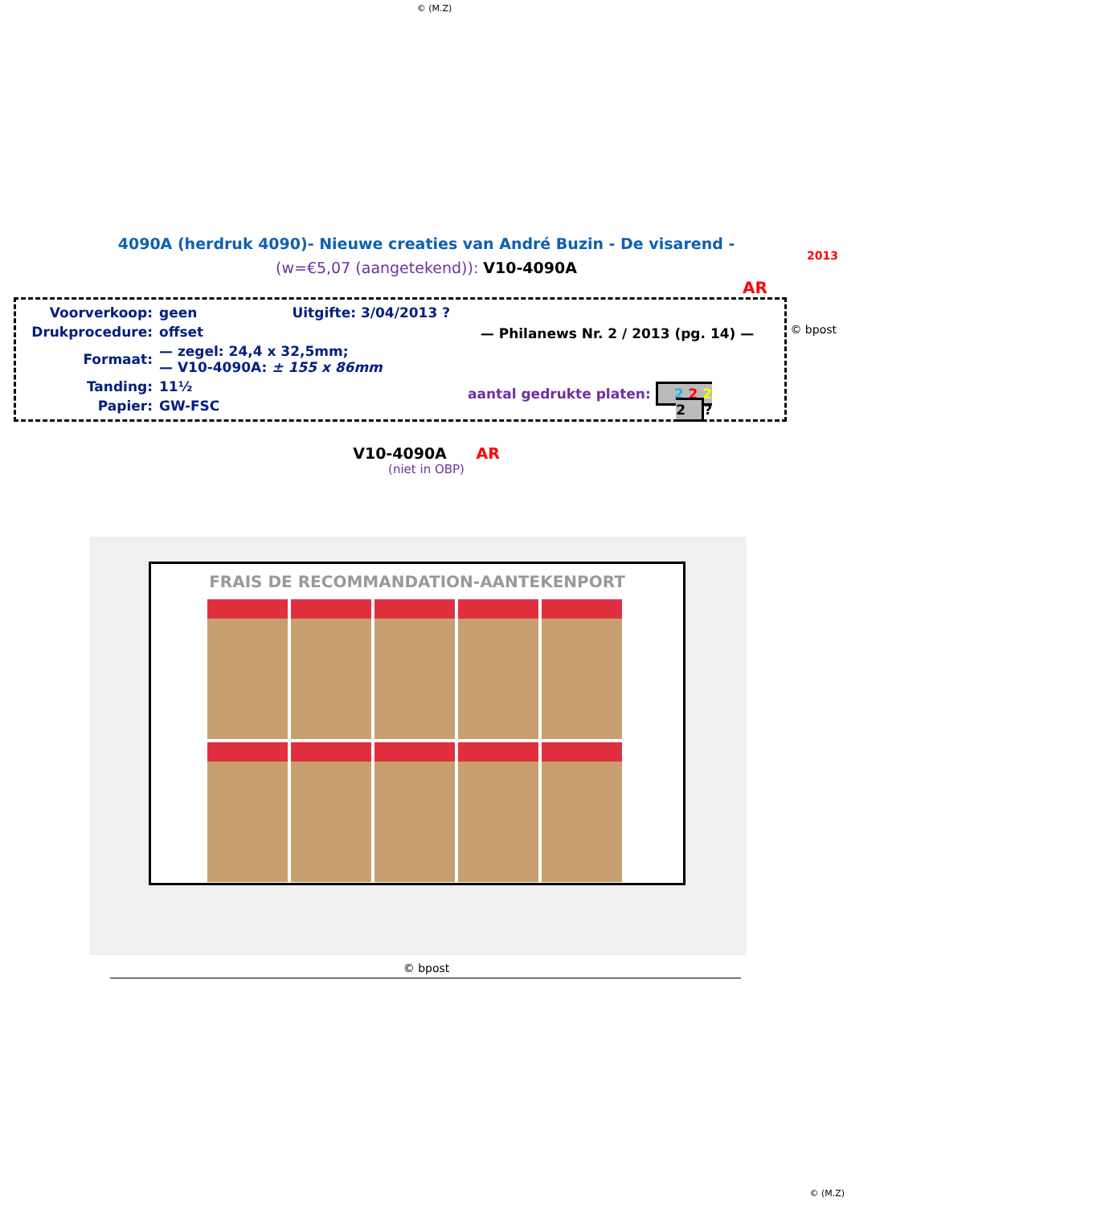© (M.Z)
4090A (herdruk 4090)- Nieuwe creaties van André Buzin - De visarend -
(w=€5,07 (aangetekend)): V10-4090A
2013
AR
Voorverkoop: geen Uitgifte: 3/04/2013 ?
Drukprocedure: offset
Formaat: — zegel: 24,4 x 32,5mm;
— V10-4090A: ± 155 x 86mm
Tanding: 11½
Papier: GW-FSC
— Philanews Nr. 2 / 2013 (pg. 14) —
aantal gedrukte platen: 2 2 2 2?
© bpost
V10-4090A AR
(niet in OBP)
FRAIS DE RECOMMANDATION-AANTEKENPORT
© bpost
© (M.Z)